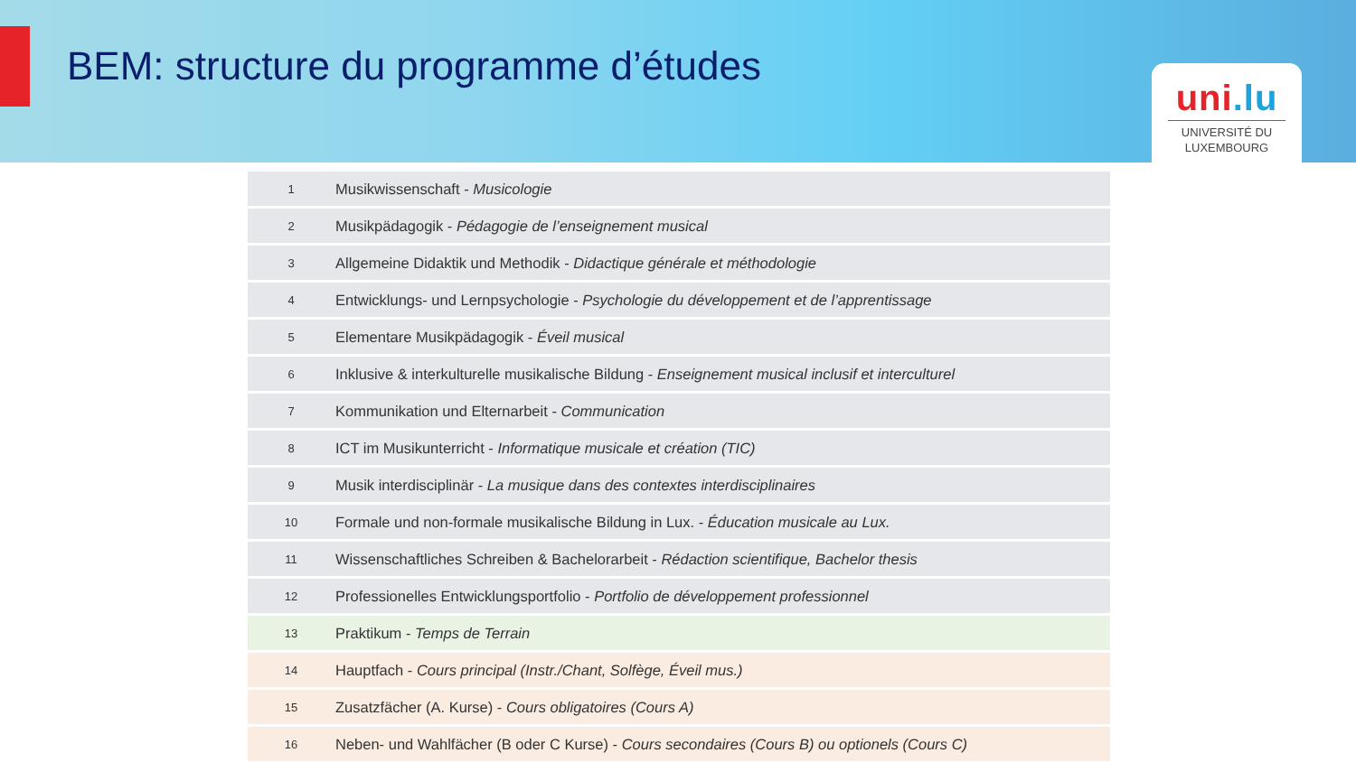BEM: structure du programme d’études
uni.lu
UNIVERSITÉ DU
LUXEMBOURG
| 1 | Musikwissenschaft - Musicologie |
| 2 | Musikpädagogik - Pédagogie de l’enseignement musical |
| 3 | Allgemeine Didaktik und Methodik - Didactique générale et méthodologie |
| 4 | Entwicklungs- und Lernpsychologie - Psychologie du développement et de l’apprentissage |
| 5 | Elementare Musikpädagogik - Éveil musical |
| 6 | Inklusive & interkulturelle musikalische Bildung - Enseignement musical inclusif et interculturel |
| 7 | Kommunikation und Elternarbeit - Communication |
| 8 | ICT im Musikunterricht - Informatique musicale et création (TIC) |
| 9 | Musik interdisciplinär - La musique dans des contextes interdisciplinaires |
| 10 | Formale und non-formale musikalische Bildung in Lux. - Éducation musicale au Lux. |
| 11 | Wissenschaftliches Schreiben & Bachelorarbeit - Rédaction scientifique, Bachelor thesis |
| 12 | Professionelles Entwicklungsportfolio - Portfolio de développement professionnel |
| 13 | Praktikum - Temps de Terrain |
| 14 | Hauptfach - Cours principal (Instr./Chant, Solfège, Éveil mus.) |
| 15 | Zusatzfächer (A. Kurse) - Cours obligatoires (Cours A) |
| 16 | Neben- und Wahlfächer (B oder C Kurse) - Cours secondaires (Cours B) ou optionels (Cours C) |